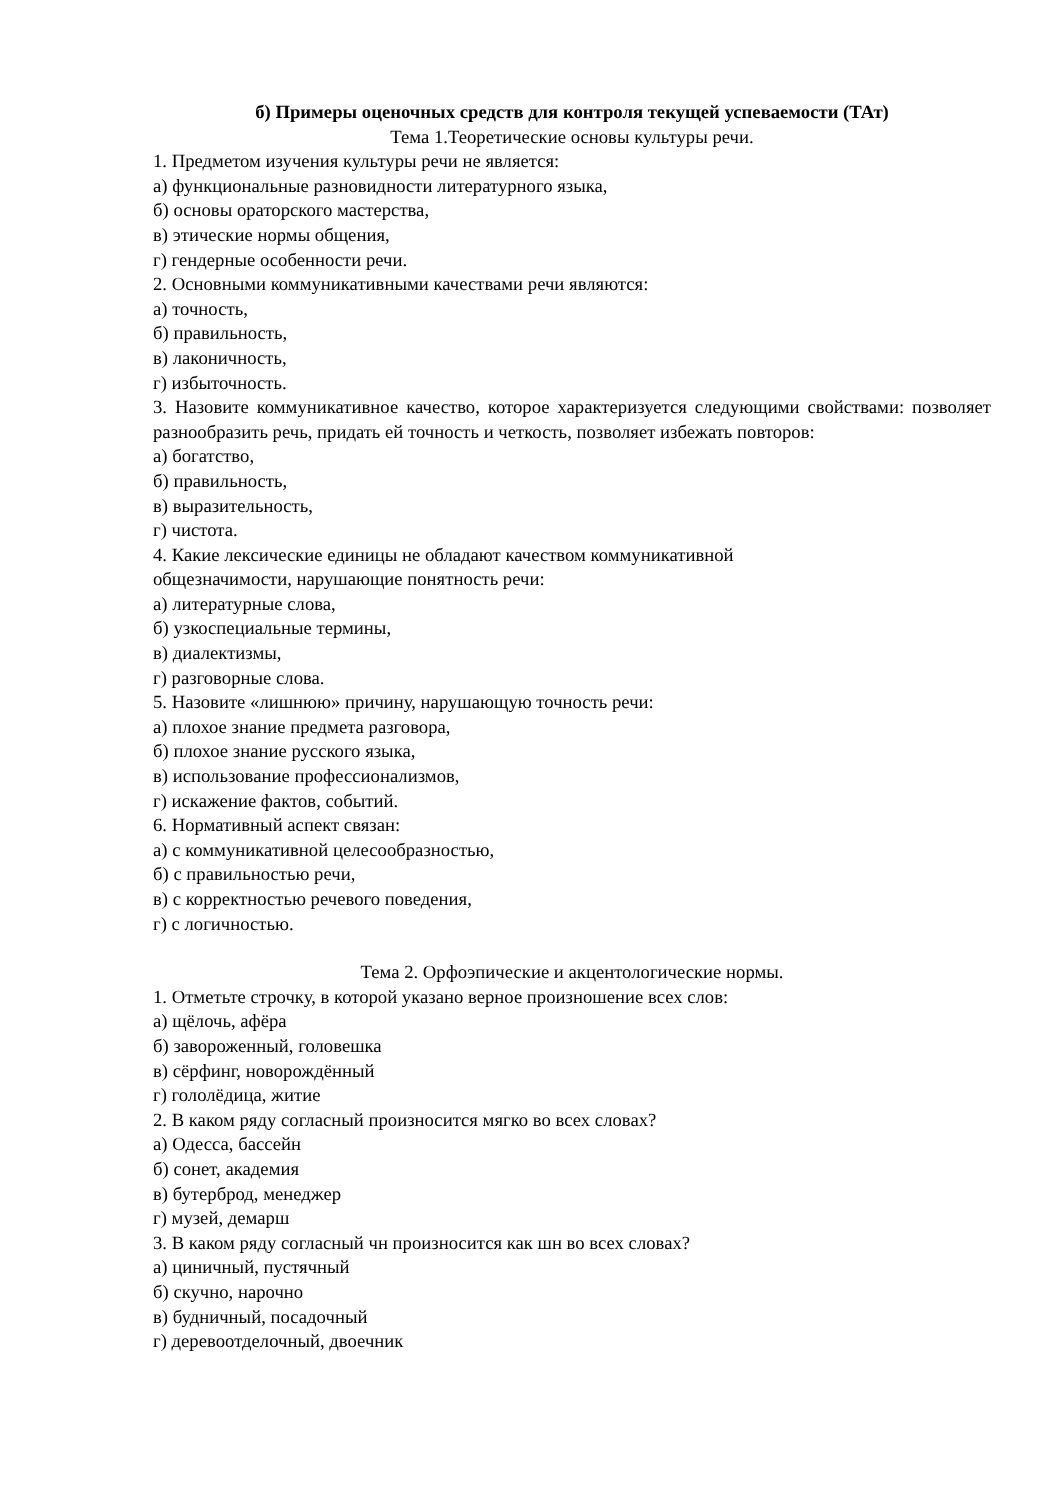б) Примеры оценочных средств для контроля текущей успеваемости (ТАт)
Тема 1.Теоретические основы культуры речи.
1. Предметом изучения культуры речи не является:
а) функциональные разновидности литературного языка,
б) основы ораторского мастерства,
в) этические нормы общения,
г) гендерные особенности речи.
2. Основными коммуникативными качествами речи являются:
а) точность,
б) правильность,
в) лаконичность,
г) избыточность.
3. Назовите коммуникативное качество, которое характеризуется следующими свойствами: позволяет разнообразить речь, придать ей точность и четкость, позволяет избежать повторов:
а) богатство,
б) правильность,
в) выразительность,
г) чистота.
4. Какие лексические единицы не обладают качеством коммуникативной
общезначимости, нарушающие понятность речи:
а) литературные слова,
б) узкоспециальные термины,
в) диалектизмы,
г) разговорные слова.
5. Назовите «лишнюю» причину, нарушающую точность речи:
а) плохое знание предмета разговора,
б) плохое знание русского языка,
в) использование профессионализмов,
г) искажение фактов, событий.
6. Нормативный аспект связан:
а) с коммуникативной целесообразностью,
б) с правильностью речи,
в) с корректностью речевого поведения,
г) с логичностью.
Тема 2. Орфоэпические и акцентологические нормы.
1. Отметьте строчку, в которой указано верное произношение всех слов:
а) щёлочь, афёра
б) завороженный, головешка
в) сёрфинг, новорождённый
г) гололёдица, житие
2. В каком ряду согласный произносится мягко во всех словах?
а) Одесса, бассейн
б) сонет, академия
в) бутерброд, менеджер
г) музей, демарш
3. В каком ряду согласный чн произносится как шн во всех словах?
а) циничный, пустячный
б) скучно, нарочно
в) будничный, посадочный
г) деревоотделочный, двоечник